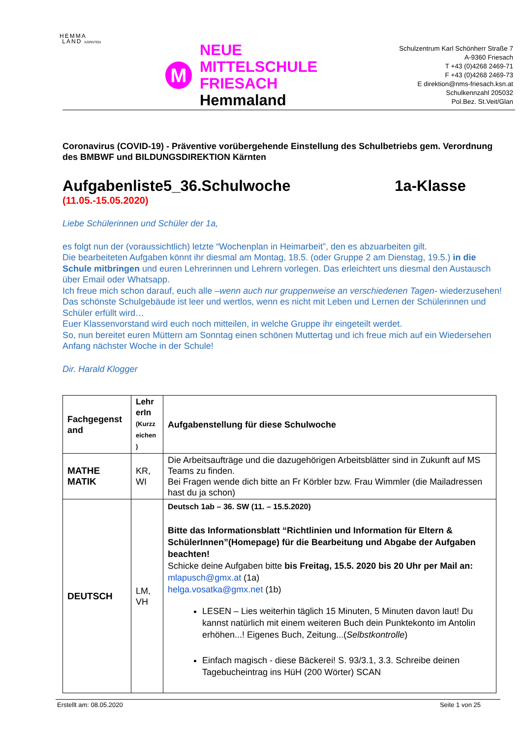HEMMA
LAND KÄRNTEN
M
NEUE MITTELSCHULE
FRIESACH Hemmaland
Schulzentrum Karl Schönherr Straße 7
A-9360 Friesach
T +43 (0)4268 2469-71
F +43 (0)4268 2469-73
E direktion@nms-friesach.ksn.at
Schulkennzahl 205032
Pol.Bez. St.Veit/Glan
Coronavirus (COVID-19) - Präventive vorübergehende Einstellung des Schulbetriebs gem. Verordnung des BMBWF und BILDUNGSDIREKTION Kärnten
Aufgabenliste5_36.Schulwoche 1a-Klasse
(11.05.-15.05.2020)
Liebe Schülerinnen und Schüler der 1a,
es folgt nun der (voraussichtlich) letzte “Wochenplan in Heimarbeit”, den es abzuarbeiten gilt.
Die bearbeiteten Aufgaben könnt ihr diesmal am Montag, 18.5. (oder Gruppe 2 am Dienstag, 19.5.) in die Schule mitbringen und euren Lehrerinnen und Lehrern vorlegen. Das erleichtert uns diesmal den Austausch über Email oder Whatsapp.
Ich freue mich schon darauf, euch alle –wenn auch nur gruppenweise an verschiedenen Tagen- wiederzusehen! Das schönste Schulgebäude ist leer und wertlos, wenn es nicht mit Leben und Lernen der Schülerinnen und Schüler erfüllt wird…
Euer Klassenvorstand wird euch noch mitteilen, in welche Gruppe ihr eingeteilt werdet.
So, nun bereitet euren Müttern am Sonntag einen schönen Muttertag und ich freue mich auf ein Wiedersehen Anfang nächster Woche in der Schule!
Dir. Harald Klogger
| Fachgegenst and | Lehr erIn (Kurzz eichen ) | Aufgabenstellung für diese Schulwoche |
| --- | --- | --- |
| MATHE MATIK | KR, WI | Die Arbeitsaufträge und die dazugehörigen Arbeitsblätter sind in Zukunft auf MS Teams zu finden. Bei Fragen wende dich bitte an Fr Körbler bzw. Frau Wimmler (die Mailadressen hast du ja schon) |
| DEUTSCH | LM, VH | Deutsch 1ab – 36. SW (11. – 15.5.2020) Bitte das Informationsblatt “Richtlinien und Information für Eltern & SchülerInnen”(Homepage) für die Bearbeitung und Abgabe der Aufgaben beachten! Schicke deine Aufgaben bitte bis Freitag, 15.5. 2020 bis 20 Uhr per Mail an: mlapusch@gmx.at (1a) helga.vosatka@gmx.net (1b) LESEN – Lies weiterhin täglich 15 Minuten, 5 Minuten davon laut! Du kannst natürlich mit einem weiteren Buch dein Punktekonto im Antolin erhöhen...! Eigenes Buch, Zeitung...( Selbstkontrolle ) Einfach magisch - diese Bäckerei! S. 93/3.1, 3.3. Schreibe deinen Tagebucheintrag ins HüH (200 Wörter) SCAN |
Erstellt am: 08.05.2020 Seite 1 von 25